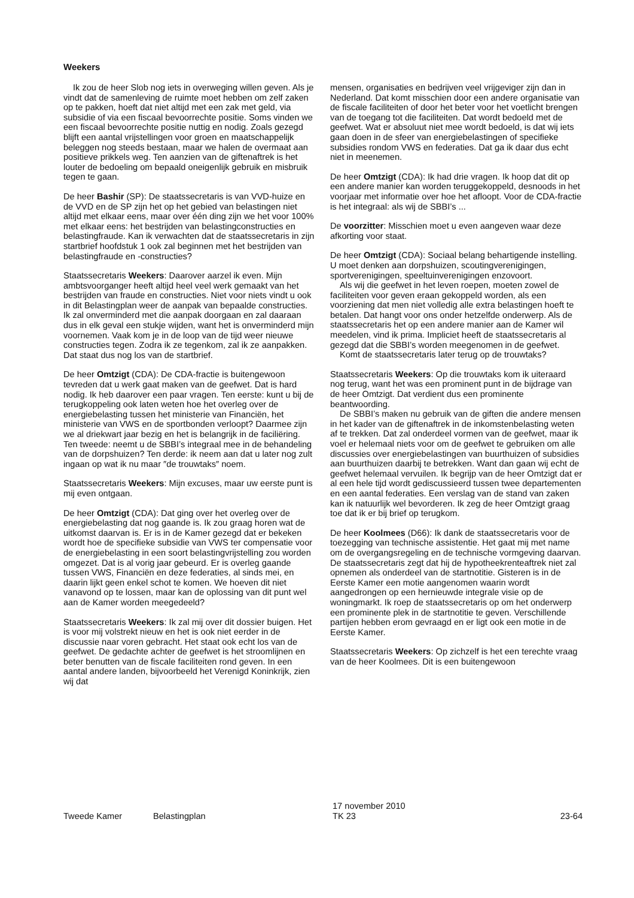Weekers
Ik zou de heer Slob nog iets in overweging willen geven. Als je vindt dat de samenleving de ruimte moet hebben om zelf zaken op te pakken, hoeft dat niet altijd met een zak met geld, via subsidie of via een fiscaal bevoorrechte positie. Soms vinden we een fiscaal bevoorrechte positie nuttig en nodig. Zoals gezegd blijft een aantal vrijstellingen voor groen en maatschappelijk beleggen nog steeds bestaan, maar we halen de overmaat aan positieve prikkels weg. Ten aanzien van de giftenaftrek is het louter de bedoeling om bepaald oneigenlijk gebruik en misbruik tegen te gaan.
De heer Bashir (SP): De staatssecretaris is van VVD-huize en de VVD en de SP zijn het op het gebied van belastingen niet altijd met elkaar eens, maar over één ding zijn we het voor 100% met elkaar eens: het bestrijden van belastingconstructies en belastingfraude. Kan ik verwachten dat de staatssecretaris in zijn startbrief hoofdstuk 1 ook zal beginnen met het bestrijden van belastingfraude en -constructies?
Staatssecretaris Weekers: Daarover aarzel ik even. Mijn ambtsvoorganger heeft altijd heel veel werk gemaakt van het bestrijden van fraude en constructies. Niet voor niets vindt u ook in dit Belastingplan weer de aanpak van bepaalde constructies. Ik zal onverminderd met die aanpak doorgaan en zal daaraan dus in elk geval een stukje wijden, want het is onverminderd mijn voornemen. Vaak kom je in de loop van de tijd weer nieuwe constructies tegen. Zodra ik ze tegenkom, zal ik ze aanpakken. Dat staat dus nog los van de startbrief.
De heer Omtzigt (CDA): De CDA-fractie is buitengewoon tevreden dat u werk gaat maken van de geefwet. Dat is hard nodig. Ik heb daarover een paar vragen. Ten eerste: kunt u bij de terugkoppeling ook laten weten hoe het overleg over de energiebelasting tussen het ministerie van Financiën, het ministerie van VWS en de sportbonden verloopt? Daarmee zijn we al driekwart jaar bezig en het is belangrijk in de faciliëring. Ten tweede: neemt u de SBBI’s integraal mee in de behandeling van de dorpshuizen? Ten derde: ik neem aan dat u later nog zult ingaan op wat ik nu maar ″de trouwtaks″ noem.
Staatssecretaris Weekers: Mijn excuses, maar uw eerste punt is mij even ontgaan.
De heer Omtzigt (CDA): Dat ging over het overleg over de energiebelasting dat nog gaande is. Ik zou graag horen wat de uitkomst daarvan is. Er is in de Kamer gezegd dat er bekeken wordt hoe de specifieke subsidie van VWS ter compensatie voor de energiebelasting in een soort belastingvrijstelling zou worden omgezet. Dat is al vorig jaar gebeurd. Er is overleg gaande tussen VWS, Financiën en deze federaties, al sinds mei, en daarin lijkt geen enkel schot te komen. We hoeven dit niet vanavond op te lossen, maar kan de oplossing van dit punt wel aan de Kamer worden meegedeeld?
Staatssecretaris Weekers: Ik zal mij over dit dossier buigen. Het is voor mij volstrekt nieuw en het is ook niet eerder in de discussie naar voren gebracht. Het staat ook echt los van de geefwet. De gedachte achter de geefwet is het stroomlijnen en beter benutten van de fiscale faciliteiten rond geven. In een aantal andere landen, bijvoorbeeld het Verenigd Koninkrijk, zien wij dat
mensen, organisaties en bedrijven veel vrijgeviger zijn dan in Nederland. Dat komt misschien door een andere organisatie van de fiscale faciliteiten of door het beter voor het voetlicht brengen van de toegang tot die faciliteiten. Dat wordt bedoeld met de geefwet. Wat er absoluut niet mee wordt bedoeld, is dat wij iets gaan doen in de sfeer van energiebelastingen of specifieke subsidies rondom VWS en federaties. Dat ga ik daar dus echt niet in meenemen.
De heer Omtzigt (CDA): Ik had drie vragen. Ik hoop dat dit op een andere manier kan worden teruggekoppeld, desnoods in het voorjaar met informatie over hoe het afloopt. Voor de CDA-fractie is het integraal: als wij de SBBI’s ...
De voorzitter: Misschien moet u even aangeven waar deze afkorting voor staat.
De heer Omtzigt (CDA): Sociaal belang behartigende instelling. U moet denken aan dorpshuizen, scoutingverenigingen, sportverenigingen, speeltuinverenigingen enzovoort.
Als wij die geefwet in het leven roepen, moeten zowel de faciliteiten voor geven eraan gekoppeld worden, als een voorziening dat men niet volledig alle extra belastingen hoeft te betalen. Dat hangt voor ons onder hetzelfde onderwerp. Als de staatssecretaris het op een andere manier aan de Kamer wil meedelen, vind ik prima. Impliciet heeft de staatssecretaris al gezegd dat die SBBI’s worden meegenomen in de geefwet.
Komt de staatssecretaris later terug op de trouwtaks?
Staatssecretaris Weekers: Op die trouwtaks kom ik uiteraard nog terug, want het was een prominent punt in de bijdrage van de heer Omtzigt. Dat verdient dus een prominente beantwoording.
De SBBI’s maken nu gebruik van de giften die andere mensen in het kader van de giftenaftrek in de inkomstenbelasting weten af te trekken. Dat zal onderdeel vormen van de geefwet, maar ik voel er helemaal niets voor om de geefwet te gebruiken om alle discussies over energiebelastingen van buurthuizen of subsidies aan buurthuizen daarbij te betrekken. Want dan gaan wij echt de geefwet helemaal vervuilen. Ik begrijp van de heer Omtzigt dat er al een hele tijd wordt gediscussieerd tussen twee departementen en een aantal federaties. Een verslag van de stand van zaken kan ik natuurlijk wel bevorderen. Ik zeg de heer Omtzigt graag toe dat ik er bij brief op terugkom.
De heer Koolmees (D66): Ik dank de staatssecretaris voor de toezegging van technische assistentie. Het gaat mij met name om de overgangsregeling en de technische vormgeving daarvan. De staatssecretaris zegt dat hij de hypotheekrenteaftrek niet zal opnemen als onderdeel van de startnotitie. Gisteren is in de Eerste Kamer een motie aangenomen waarin wordt aangedrongen op een hernieuwde integrale visie op de woningmarkt. Ik roep de staatssecretaris op om het onderwerp een prominente plek in de startnotitie te geven. Verschillende partijen hebben erom gevraagd en er ligt ook een motie in de Eerste Kamer.
Staatssecretaris Weekers: Op zichzelf is het een terechte vraag van de heer Koolmees. Dit is een buitengewoon
Tweede Kamer Belastingplan
17 november 2010
TK 23
23-64